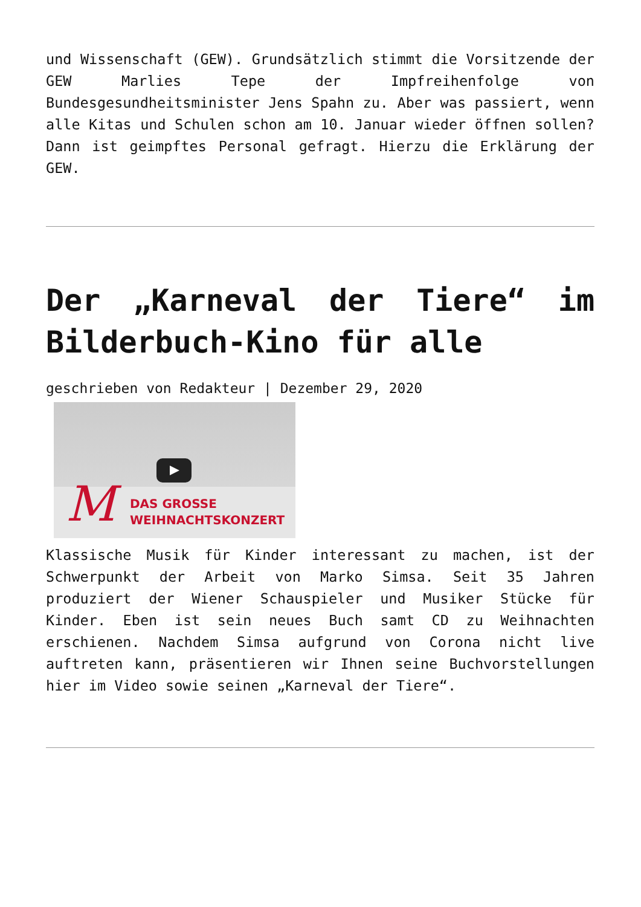und Wissenschaft (GEW). Grundsätzlich stimmt die Vorsitzende der GEW Marlies Tepe der Impfreihenfolge von Bundesgesundheitsminister Jens Spahn zu. Aber was passiert, wenn alle Kitas und Schulen schon am 10. Januar wieder öffnen sollen? Dann ist geimpftes Personal gefragt. Hierzu die Erklärung der GEW.
Der „Karneval der Tiere“ im Bilderbuch-Kino für alle
geschrieben von Redakteur | Dezember 29, 2020
M
DAS GROSSE
WEIHNACHTSKONZERT
Klassische Musik für Kinder interessant zu machen, ist der Schwerpunkt der Arbeit von Marko Simsa. Seit 35 Jahren produziert der Wiener Schauspieler und Musiker Stücke für Kinder. Eben ist sein neues Buch samt CD zu Weihnachten erschienen. Nachdem Simsa aufgrund von Corona nicht live auftreten kann, präsentieren wir Ihnen seine Buchvorstellungen hier im Video sowie seinen „Karneval der Tiere“.